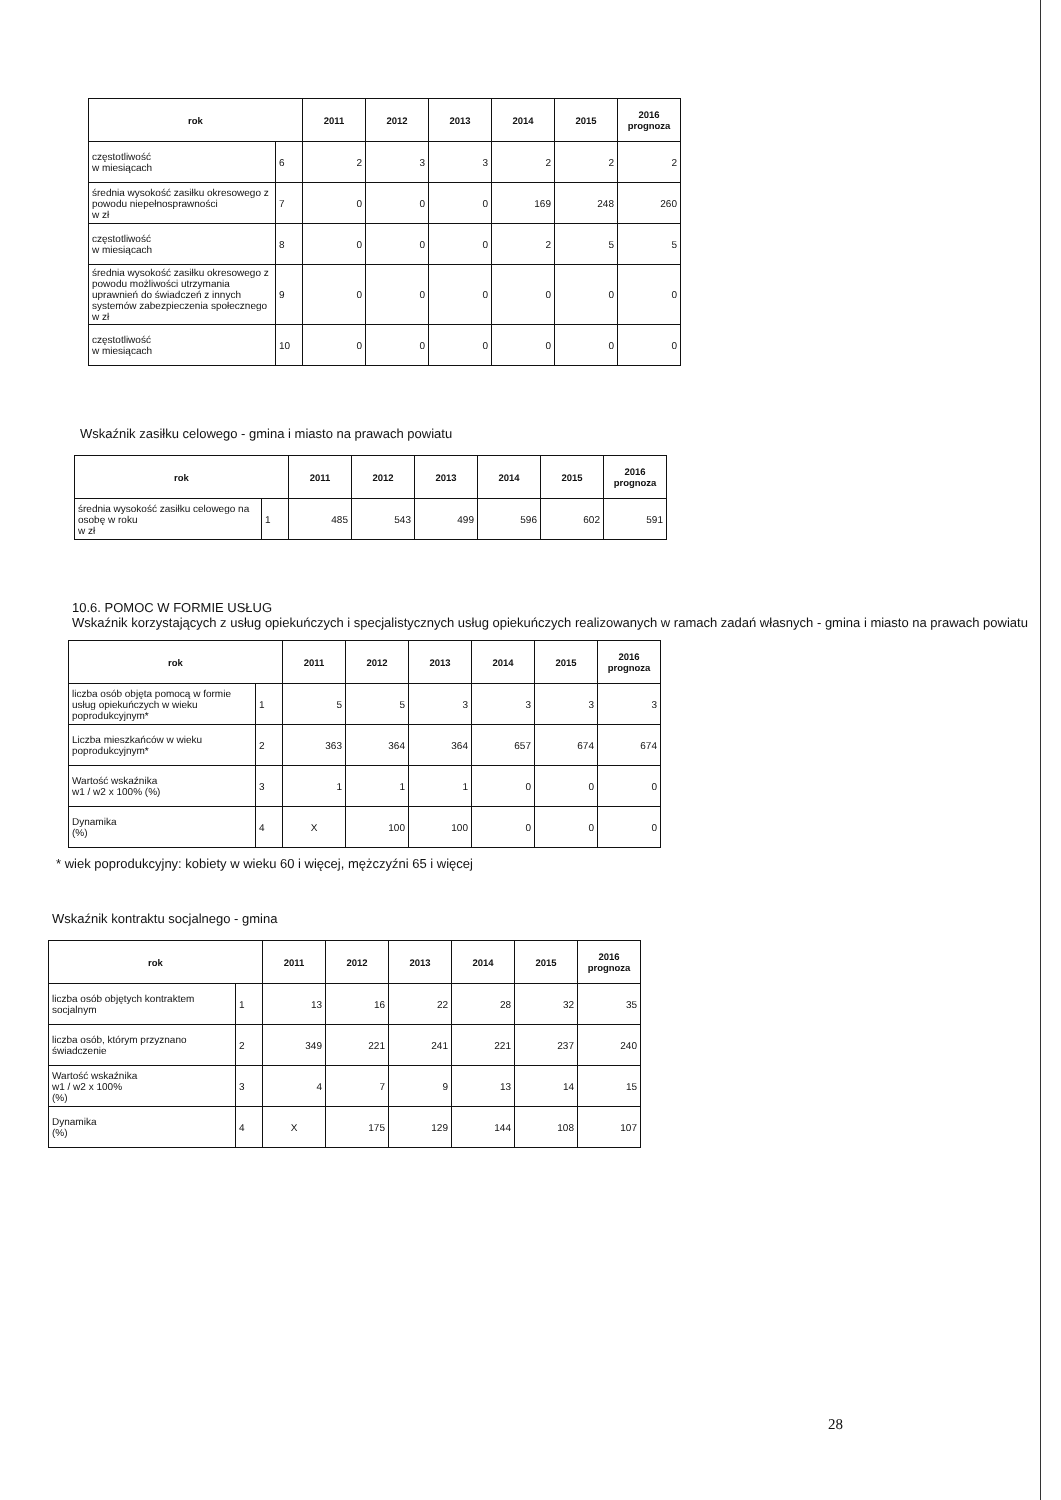| rok | | 2011 | 2012 | 2013 | 2014 | 2015 | 2016 prognoza |
| --- | --- | --- | --- | --- | --- | --- | --- |
| częstotliwość w miesiącach | 6 | 2 | 3 | 3 | 2 | 2 | 2 |
| średnia wysokość zasiłku okresowego z powodu niepełnosprawności w zł | 7 | 0 | 0 | 0 | 169 | 248 | 260 |
| częstotliwość w miesiącach | 8 | 0 | 0 | 0 | 2 | 5 | 5 |
| średnia wysokość zasiłku okresowego z powodu możliwości utrzymania uprawnień do świadczeń z innych systemów zabezpieczenia społecznego w zł | 9 | 0 | 0 | 0 | 0 | 0 | 0 |
| częstotliwość w miesiącach | 10 | 0 | 0 | 0 | 0 | 0 | 0 |
Wskaźnik zasiłku celowego - gmina i miasto na prawach powiatu
| rok | | 2011 | 2012 | 2013 | 2014 | 2015 | 2016 prognoza |
| --- | --- | --- | --- | --- | --- | --- | --- |
| średnia wysokość zasiłku celowego na osobę w roku w zł | 1 | 485 | 543 | 499 | 596 | 602 | 591 |
10.6. POMOC W FORMIE USŁUG
Wskaźnik korzystających z usług opiekuńczych i specjalistycznych usług opiekuńczych realizowanych w ramach zadań własnych - gmina i miasto na prawach powiatu
| rok | | 2011 | 2012 | 2013 | 2014 | 2015 | 2016 prognoza |
| --- | --- | --- | --- | --- | --- | --- | --- |
| liczba osób objęta pomocą w formie usług opiekuńczych w wieku poprodukcyjnym* | 1 | 5 | 5 | 3 | 3 | 3 | 3 |
| Liczba mieszkańców w wieku poprodukcyjnym* | 2 | 363 | 364 | 364 | 657 | 674 | 674 |
| Wartość wskaźnika w1 / w2 x 100% (%) | 3 | 1 | 1 | 1 | 0 | 0 | 0 |
| Dynamika (%) | 4 | X | 100 | 100 | 0 | 0 | 0 |
* wiek poprodukcyjny: kobiety w wieku 60 i więcej, mężczyźni 65 i więcej
Wskaźnik kontraktu socjalnego - gmina
| rok | | 2011 | 2012 | 2013 | 2014 | 2015 | 2016 prognoza |
| --- | --- | --- | --- | --- | --- | --- | --- |
| liczba osób objętych kontraktem socjalnym | 1 | 13 | 16 | 22 | 28 | 32 | 35 |
| liczba osób, którym przyznano świadczenie | 2 | 349 | 221 | 241 | 221 | 237 | 240 |
| Wartość wskaźnika w1 / w2 x 100% (%) | 3 | 4 | 7 | 9 | 13 | 14 | 15 |
| Dynamika (%) | 4 | X | 175 | 129 | 144 | 108 | 107 |
28